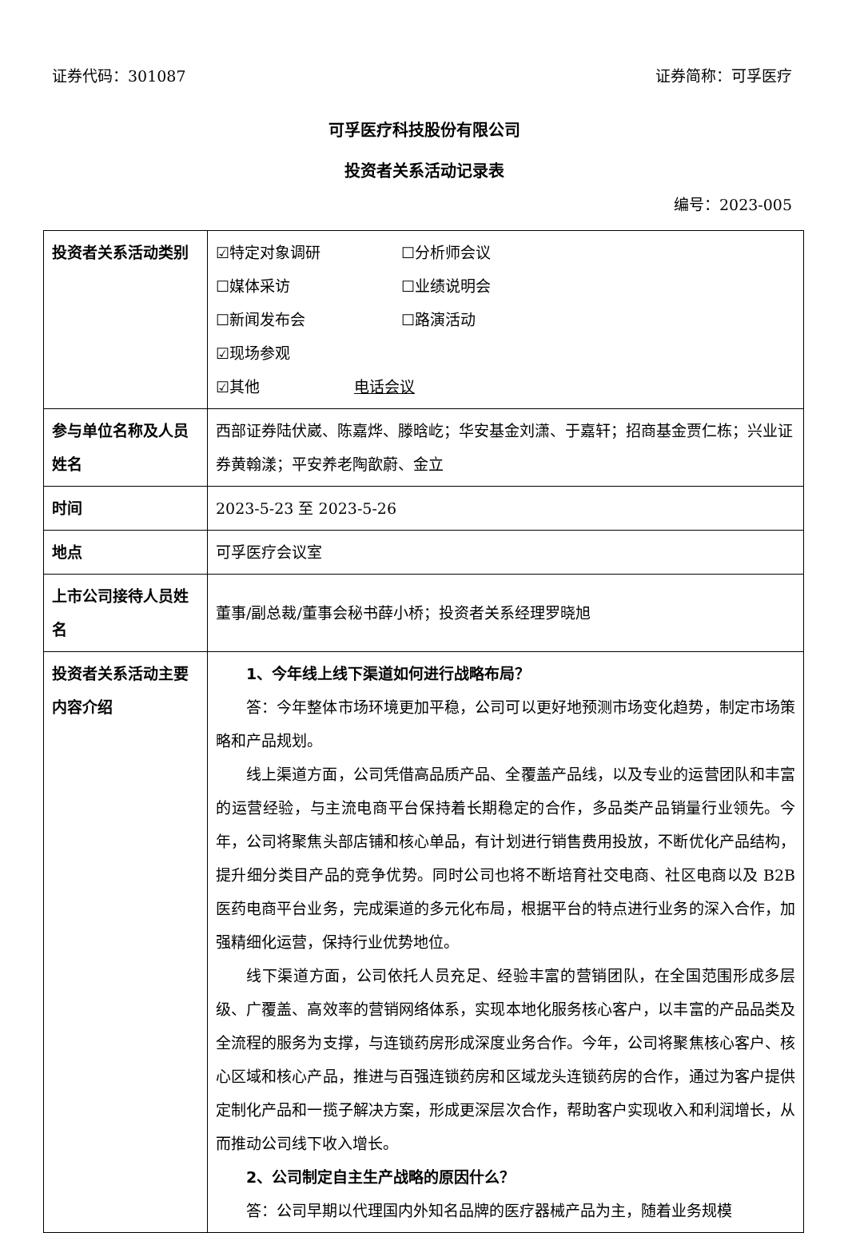证券代码：301087 证券简称：可孚医疗
可孚医疗科技股份有限公司
投资者关系活动记录表
编号：2023-005
| 投资者关系活动类别 | ☑特定对象调研 ☐分析师会议 ☐媒体采访 ☐业绩说明会 ☐新闻发布会 ☐路演活动 ☑现场参观 ☑其他 电话会议 |
| 参与单位名称及人员姓名 | 西部证券陆伏崴、陈嘉烨、滕晗屹；华安基金刘潇、于嘉轩；招商基金贾仁栋；兴业证券黄翰漾；平安养老陶歆蔚、金立 |
| 时间 | 2023-5-23 至 2023-5-26 |
| 地点 | 可孚医疗会议室 |
| 上市公司接待人员姓名 | 董事/副总裁/董事会秘书薛小桥；投资者关系经理罗晓旭 |
| 投资者关系活动主要内容介绍 | 1、今年线上线下渠道如何进行战略布局？ 答：今年整体市场环境更加平稳，公司可以更好地预测市场变化趋势，制定市场策略和产品规划。 线上渠道方面，公司凭借高品质产品、全覆盖产品线，以及专业的运营团队和丰富的运营经验，与主流电商平台保持着长期稳定的合作，多品类产品销量行业领先。今年，公司将聚焦头部店铺和核心单品，有计划进行销售费用投放，不断优化产品结构，提升细分类目产品的竞争优势。同时公司也将不断培育社交电商、社区电商以及 B2B 医药电商平台业务，完成渠道的多元化布局，根据平台的特点进行业务的深入合作，加强精细化运营，保持行业优势地位。 线下渠道方面，公司依托人员充足、经验丰富的营销团队，在全国范围形成多层级、广覆盖、高效率的营销网络体系，实现本地化服务核心客户，以丰富的产品品类及全流程的服务为支撑，与连锁药房形成深度业务合作。今年，公司将聚焦核心客户、核心区域和核心产品，推进与百强连锁药房和区域龙头连锁药房的合作，通过为客户提供定制化产品和一揽子解决方案，形成更深层次合作，帮助客户实现收入和利润增长，从而推动公司线下收入增长。 2、公司制定自主生产战略的原因什么？ 答：公司早期以代理国内外知名品牌的医疗器械产品为主，随着业务规模 |